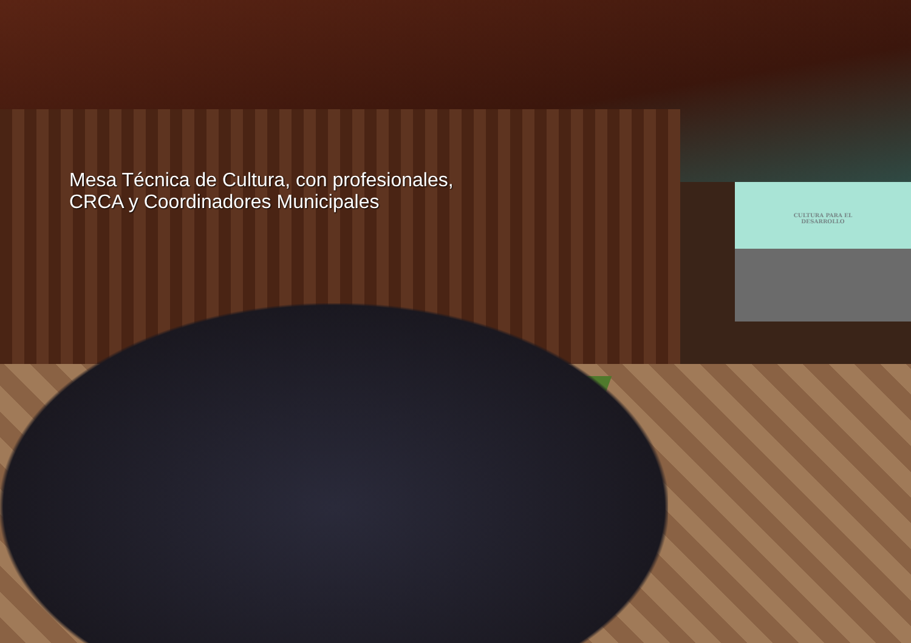CULTURA PARA EL
DESARROLLO
Mesa Técnica de Cultura, con profesionales,
CRCA y Coordinadores Municipales